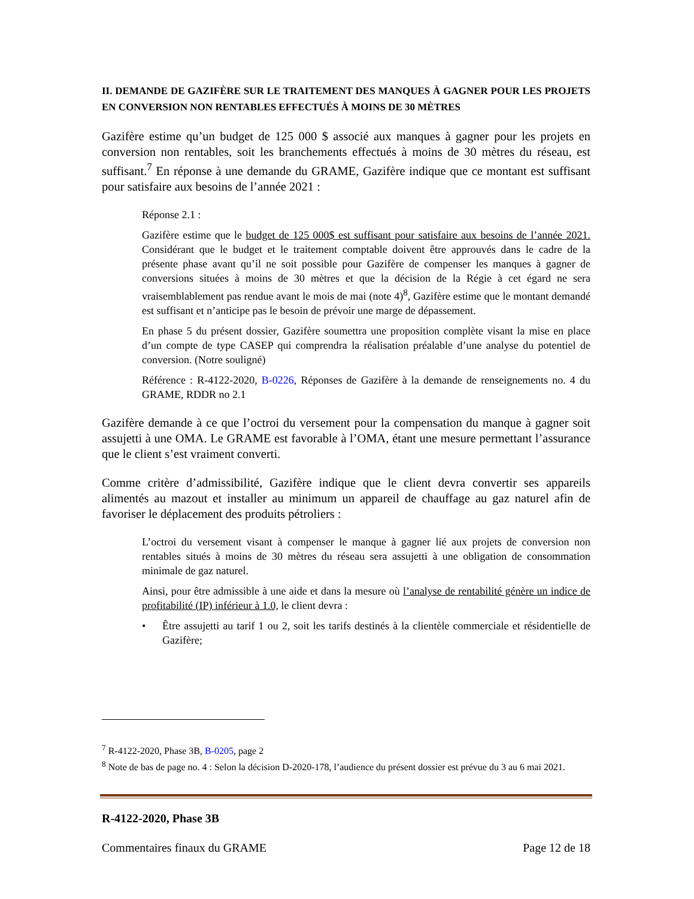II. DEMANDE DE GAZIFÈRE SUR LE TRAITEMENT DES MANQUES À GAGNER POUR LES PROJETS EN CONVERSION NON RENTABLES EFFECTUÉS À MOINS DE 30 MÈTRES
Gazifère estime qu’un budget de 125 000 $ associé aux manques à gagner pour les projets en conversion non rentables, soit les branchements effectués à moins de 30 mètres du réseau, est suffisant.<sup>7</sup> En réponse à une demande du GRAME, Gazifère indique que ce montant est suffisant pour satisfaire aux besoins de l’année 2021 :
Réponse 2.1 :
Gazifère estime que le budget de 125 000$ est suffisant pour satisfaire aux besoins de l’année 2021. Considérant que le budget et le traitement comptable doivent être approuvés dans le cadre de la présente phase avant qu’il ne soit possible pour Gazifère de compenser les manques à gagner de conversions situées à moins de 30 mètres et que la décision de la Régie à cet égard ne sera vraisemblablement pas rendue avant le mois de mai (note 4)<sup>8</sup>, Gazifère estime que le montant demandé est suffisant et n’anticipe pas le besoin de prévoir une marge de dépassement.
En phase 5 du présent dossier, Gazifère soumettra une proposition complète visant la mise en place d’un compte de type CASEP qui comprendra la réalisation préalable d’une analyse du potentiel de conversion. (Notre souligné)
Référence : R-4122-2020, B-0226, Réponses de Gazifère à la demande de renseignements no. 4 du GRAME, RDDR no 2.1
Gazifère demande à ce que l’octroi du versement pour la compensation du manque à gagner soit assujetti à une OMA. Le GRAME est favorable à l’OMA, étant une mesure permettant l’assurance que le client s’est vraiment converti.
Comme critère d’admissibilité, Gazifère indique que le client devra convertir ses appareils alimentés au mazout et installer au minimum un appareil de chauffage au gaz naturel afin de favoriser le déplacement des produits pétroliers :
L’octroi du versement visant à compenser le manque à gagner lié aux projets de conversion non rentables situés à moins de 30 mètres du réseau sera assujetti à une obligation de consommation minimale de gaz naturel.
Ainsi, pour être admissible à une aide et dans la mesure où l’analyse de rentabilité génère un indice de profitabilité (IP) inférieur à 1.0, le client devra :
• Être assujetti au tarif 1 ou 2, soit les tarifs destinés à la clientèle commerciale et résidentielle de Gazifère;
<sup>7</sup> R-4122-2020, Phase 3B, B-0205, page 2
<sup>8</sup> Note de bas de page no. 4 : Selon la décision D-2020-178, l’audience du présent dossier est prévue du 3 au 6 mai 2021.
R-4122-2020, Phase 3B
Commentaires finaux du GRAME Page 12 de 18